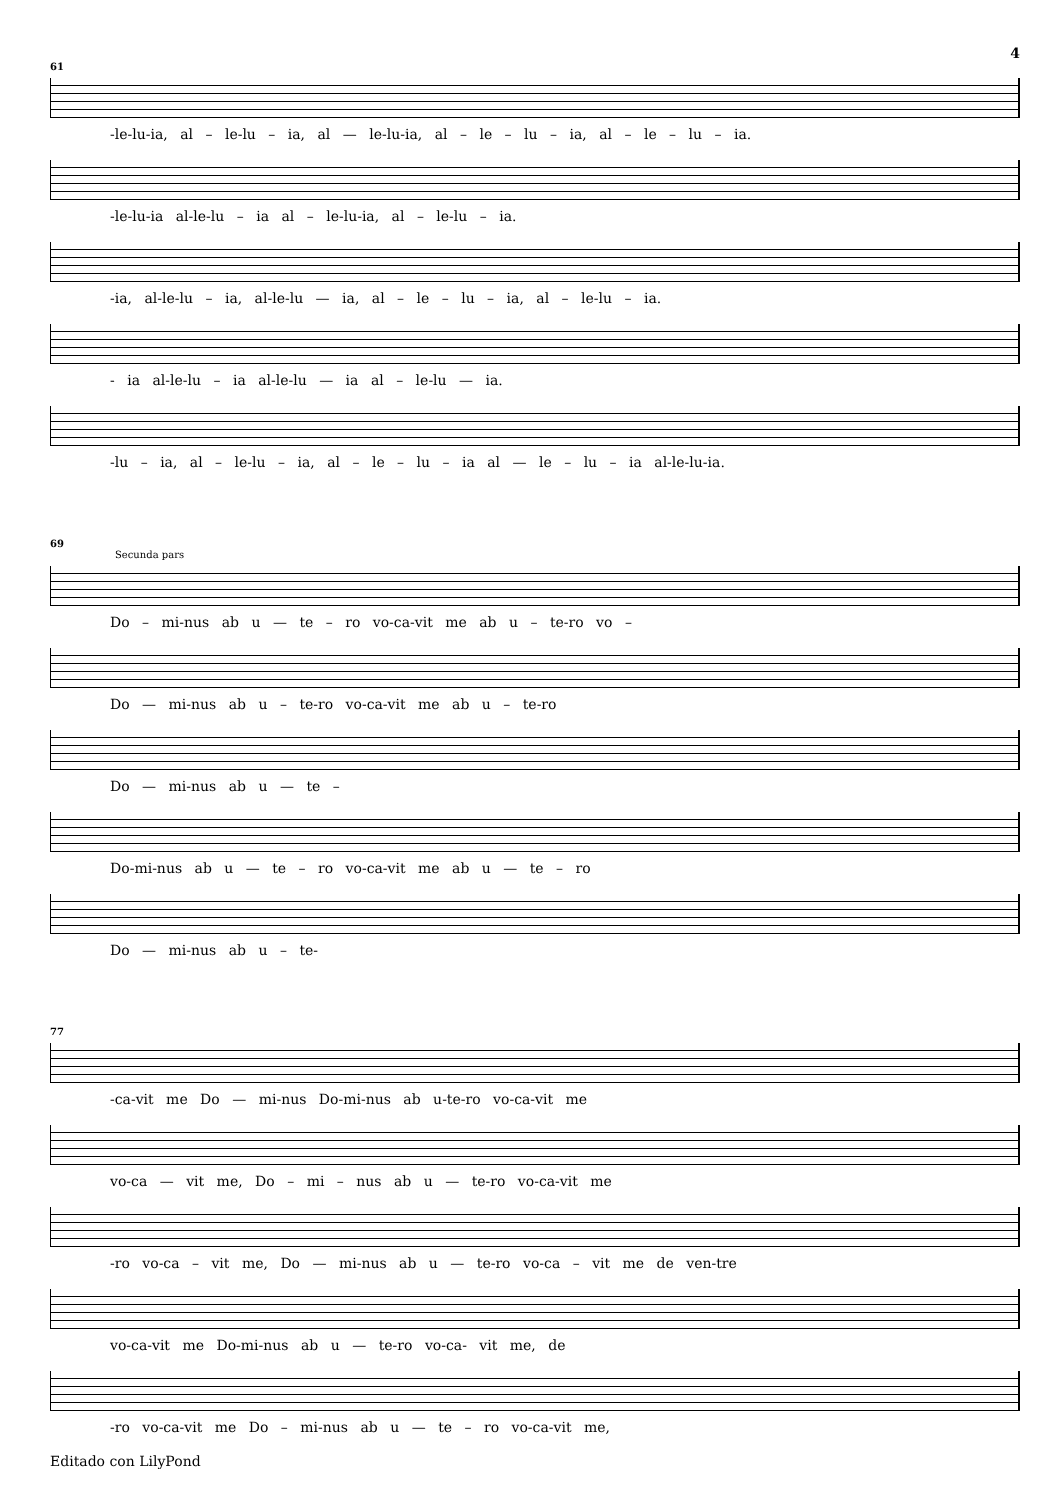4
61
-le-lu-ia, al – le-lu – ia, al — le-lu-ia, al – le – lu – ia, al – le – lu – ia.
-le-lu-ia al-le-lu – ia al – le-lu-ia, al – le-lu – ia.
-ia, al-le-lu – ia, al-le-lu — ia, al – le – lu – ia, al – le-lu – ia.
- ia al-le-lu – ia al-le-lu — ia al – le-lu — ia.
-lu – ia, al – le-lu – ia, al – le – lu – ia al — le – lu – ia al-le-lu-ia.
69
Secunda pars
Do – mi-nus ab u — te – ro vo-ca-vit me ab u – te-ro vo –
Do — mi-nus ab u – te-ro vo-ca-vit me ab u – te-ro
Do — mi-nus ab u — te –
Do-mi-nus ab u — te – ro vo-ca-vit me ab u — te – ro
Do — mi-nus ab u – te-
77
-ca-vit me Do — mi-nus Do-mi-nus ab u-te-ro vo-ca-vit me
vo-ca — vit me, Do – mi – nus ab u — te-ro vo-ca-vit me
-ro vo-ca – vit me, Do — mi-nus ab u — te-ro vo-ca – vit me de ven-tre
vo-ca-vit me Do-mi-nus ab u — te-ro vo-ca- vit me, de
-ro vo-ca-vit me Do – mi-nus ab u — te – ro vo-ca-vit me,
Editado con LilyPond